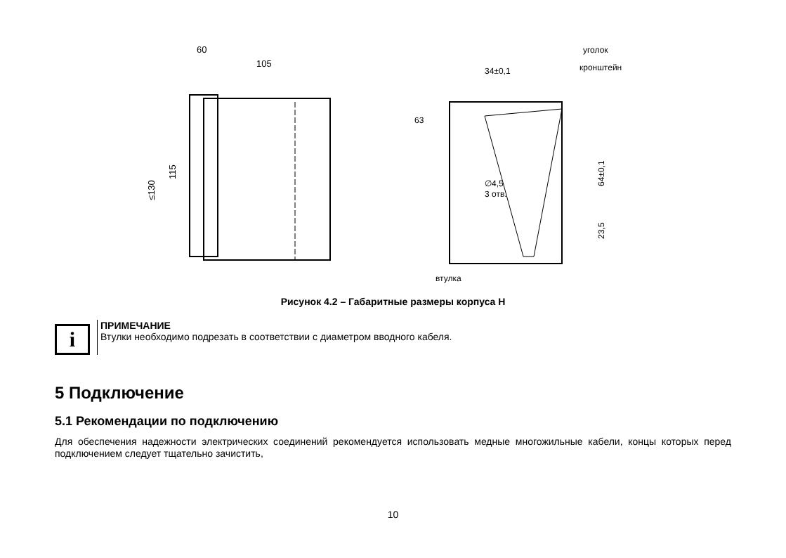60
105
≤130
115
34±0,1
уголок
кронштейн
63
∅4,5
3 отв.
втулка
64±0,1
23,5
Рисунок 4.2 – Габаритные размеры корпуса Н
i
ПРИМЕЧАНИЕ
Втулки необходимо подрезать в соответствии с диаметром вводного кабеля.
5 Подключение
5.1 Рекомендации по подключению
Для обеспечения надежности электрических соединений рекомендуется использовать медные многожильные кабели, концы которых перед подключением следует тщательно зачистить,
10